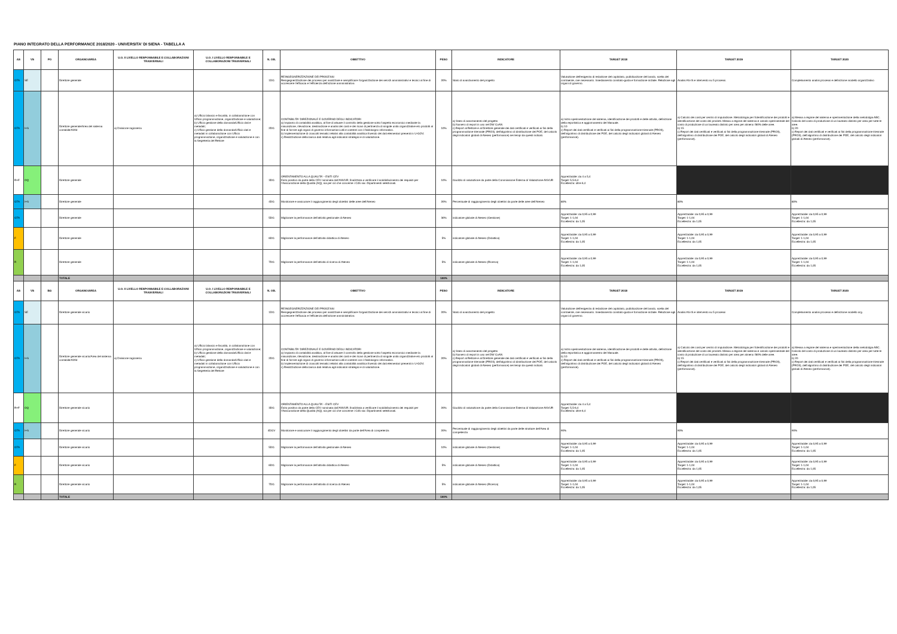PIANO INTEGRATO DELLA PERFORMANCE 2018/2020 - UNIVERSITA' DI SIENA - TABELLA A
| AS | VS | PO | ORGANO/AREA | U.O. II LIVELLO RESPONSABILE E COLLABORAZIONI TRASVERSALI | U.O. I LIVELLO RESPONSABILE E COLLABORAZIONI TRASVERSALI | N. OB. | OBIETTIVO | PESO | INDICATORE | TARGET 2018 | TARGET 2019 | TARGET 2020 |
| --- | --- | --- | --- | --- | --- | --- | --- | --- | --- | --- | --- | --- |
| GTA | SE | | Direttore generale | | | 1DG | REINGEGNERIZZAZIONE DEI PROCESSI Reingegnerizzazione dei processi per analizzare e semplificare l'organizzazione dei servizi amministrativi e tecnici al fine di accrescere l'efficacia e l'efficienza dell'azione amministrativa | 20% | Stato di avanzamento del progetto | Valutazione dell'esigenza di redazione del capitolato, pubblicazione del bando, scelta del contraente, ove necessario. Insediamento comitato-guida e formazione iniziale. Relazione agli organi di governo. | Analisi AS-IS e intervento su 5 processi. | Completamento analisi processi e definizione modello organizzativo |
| GTA | I+S | | Direttore generale/Area del sistema contabile/AOSI | a) Divisione ragioneria | a) Ufficio bilancio e fiscalità, in collaborazione con Ufficio programmazione, organizzazione e valutazione; b) Ufficio gestione della domanda/Ufficio dati e metadati; c) Ufficio gestione della domanda/Ufficio dati e metadati in collaborazione con Ufficio programmazione, organizzazione e valutazione e con la Segreteria del Rettore | 2DG | CONTABILITA' DIREZIONALE E GOVERNO DEGLI INDICATORI a) Impianto di contabilità analitica, al fine di attuare il controllo della gestione sotto l'aspetto economico mediante la misurazione, rilevazione, destinazione e analisi dei costi e dei ricavi di pertinenza di singole unità organizzative e/o prodotti al fine di fornire agli organi di governo informazioni utili e coerenti con il fabbisogno informativo. b) Implementazione di cruscotti tematici relativi alla contabilità analitica fruendo dei dati elementari presenti in U-GOV; c) Realizzazione della banca dati relativa agli indicatori strategici e di valutazione. | 10% | a) Stato di avanzamento del progetto b) Numero di report in uso nel DW CoAN c) Report al Rettore e al Direttore generale dei dati certificati e verificati ai fini della programmazione triennale (PRO3), dell'algoritmo di distribuzione dei POE, del calcolo degli indicatori globali di Ateneo (performance) nei tempi da questi indicati. | a) Inizio sperimentazione del sistema, identificazione dei prodotti e delle attività, definizione della reportistica e aggiornamento del Manuale. b) 10 c) Report dei dati certificati e verificati ai fini della programmazione triennale (PRO3), dell'algoritmo di distribuzione dei POE, del calcolo degli indicatori globali di Ateneo (performance). | a) Calcolo dei costi per centro di imputazione. Metodologia per l'identificazione dei prodotti e identificazione del costo dei prodotti. Messa a regime del sistema e calcolo sperimentale del costo di produzione di un laureato distinto per area per almeno l'80% delle aree. b) 15 c) Report dei dati certificati e verificati ai fini della programmazione triennale (PRO3), dell'algoritmo di distribuzione dei POE, del calcolo degli indicatori globali di Ateneo (performance). | a) Messa a regime del sistema e sperimentazione della metodolgia ABC. Calcolo del costo di produzione di un laureato distinto per area per tutte le aree. b) 20 c) Report dei dati certificati e verificati ai fini della programmazione triennale (PRO3), dell'algoritmo di distribuzione dei POE, del calcolo degli indicatori globali di Ateneo (performance). |
| R+F | OQ | | Direttore generale | | | 3DG | ORIENTAMENTO ALLA QUALITA' - ESITI CEV Esito positivo da parte della CEV nominata dall'ANVUR, finalizzata a verificare il soddisfacimento dei requisiti per l'Assicurazione della Qualità (AQ), sia per ciò che concerne i CdS sia i Dipartimenti selezionati. | 10% | Giudizio di valutazione da parte della Commissione Esterna di Valutazione ANVUR | Apprezzabile: da 4 a 5,4 Target: 5,5-6,4 Eccellenza: oltre 6,4 | | |
| GTA | I+S | | Direttore generale | | | 4DG | Monitorare e assicurare il raggiungimento degli obiettivi delle aree dell'Ateneo | 20% | Percentuale di raggiungimento degli obiettivi da parte delle aree dell'Ateneo | 80% | 80% | 80% |
| GTA | | | Direttore generale | | | 5DG | Migliorare la performance dell'attività gestionale di Ateneo | 30% | indicatore globale di Ateneo (Gestione) | Apprezzabile: da 0,95 a 0,99 Target: 1-1,04 Eccellenza: da 1,05 | Apprezzabile: da 0,95 a 0,99 Target: 1-1,04 Eccellenza: da 1,05 | Apprezzabile: da 0,95 a 0,99 Target: 1-1,04 Eccellenza: da 1,05 |
| F | | | Direttore generale | | | 6DG | Migliorare la performance dell'attività didattica di Ateneo | 5% | indicatore globale di Ateneo (Didattica) | Apprezzabile: da 0,95 a 0,99 Target: 1-1,04 Eccellenza: da 1,05 | Apprezzabile: da 0,95 a 0,99 Target: 1-1,04 Eccellenza: da 1,05 | Apprezzabile: da 0,95 a 0,99 Target: 1-1,04 Eccellenza: da 1,05 |
| R | | | Direttore generale | | | 7DG | Migliorare la performance dell'attività di ricerca di Ateneo | 5% | indicatore globale di Ateneo (Ricerca) | Apprezzabile: da 0,95 a 0,99 Target: 1-1,04 Eccellenza: da 1,05 | Apprezzabile: da 0,95 a 0,99 Target: 1-1,04 Eccellenza: da 1,05 | Apprezzabile: da 0,95 a 0,99 Target: 1-1,04 Eccellenza: da 1,05 |
| | | | TOTALE | | | | | 100% | | | | |
| AS | VS | BG | ORGANO/AREA | U.O. II LIVELLO RESPONSABILE E COLLABORAZIONI TRASVERSALI | U.O. I LIVELLO RESPONSABILE E COLLABORAZIONI TRASVERSALI | N. OB. | OBIETTIVO | PESO | INDICATORE | TARGET 2018 | TARGET 2019 | TARGET 2020 |
| GTA | SE | | Direttore generale vicario | | | 1DG | REINGEGNERIZZAZIONE DEI PROCESSI Reingegnerizzazione dei processi per analizzare e semplificare l'organizzazione dei servizi amministrativi e tecnici al fine di accrescere l'efficacia e l'efficienza dell'azione amministrativa | 20% | Stato di avanzamento del progetto | Valutazione dell'esigenza di redazione del capitolato, pubblicazione del bando, scelta del contraente, ove necessario. Insediamento comitato-guida e formazione iniziale. Relazione agli organi di governo. | Analisi AS-IS e intervento su 5 processi | Completamento analisi processi e definizione modello org. |
| GTA | I+S | | Direttore generale vicario/Area del sistema contabile/AOSI | a) Divisione ragioneria | a) Ufficio bilancio e fiscalità, in collaborazione con Ufficio programmazione, organizzazione e valutazione; b) Ufficio gestione della domanda/Ufficio dati e metadati; c) Ufficio gestione della domanda/Ufficio dati e metadati in collaborazione con Ufficio programmazione, organizzazione e valutazione e con la Segreteria del Rettore | 2DG | CONTABILITA' DIREZIONALE E GOVERNO DEGLI INDICATORI a) Impianto di contabilità analitica, al fine di attuare il controllo della gestione sotto l'aspetto economico mediante la misurazione, rilevazione, destinazione e analisi dei costi e dei ricavi di pertinenza di singole unità organizzative e/o prodotti al fine di fornire agli organi di governo informazioni utili e coerenti con il fabbisogno informativo. b) Implementazione di cruscotti tematici relativi alla contabilità analitica fruendo dei dati elementari presenti in U-GOV; c) Realizzazione della banca dati relativa agli indicatori strategici e di valutazione. | 20% | a) Stato di avanzamento del progetto b) Numero di report in uso nel DW CoAN c) Report al Rettore e al Direttore generale dei dati certificati e verificati ai fini della programmazione triennale (PRO3), dell'algoritmo di distribuzione dei POE, del calcolo degli indicatori globali di Ateneo (performance) nei tempi da questi indicati. | a) Inizio sperimentazione del sistema, identificazione dei prodotti e delle attività, definizione della reportistica e aggiornamento del Manuale. b) 10 c) Report dei dati certificati e verificati ai fini della programmazione triennale (PRO3), dell'algoritmo di distribuzione dei POE, del calcolo degli indicatori globali di Ateneo (performance). | a) Calcolo dei costi per centro di imputazione. Metodologia per l'identificazione dei prodotti e identificazione del costo dei prodotti. Messa a regime del sistema e calcolo sperimentale del costo di produzione di un laureato distinto per area per almeno l'80% delle aree. b) 15 c) Report dei dati certificati e verificati ai fini della programmazione triennale (PRO3), dell'algoritmo di distribuzione dei POE, del calcolo degli indicatori globali di Ateneo (performance). | a) Messa a regime del sistema e sperimentazione della metodolgia ABC. Calcolo del costo di produzione di un laureato distinto per area per tutte le aree. b) 20 c) Report dei dati certificati e verificati ai fini della programmazione triennale (PRO3), dell'algoritmo di distribuzione dei POE, del calcolo degli indicatori globali di Ateneo (performance). |
| R+F | OQ | | Direttore generale vicario | | | 3DG | ORIENTAMENTO ALLA QUALITA' - ESITI CEV Esito positivo da parte della CEV nominata dall'ANVUR, finalizzata a verificare il soddisfacimento dei requisiti per l'Assicurazione della Qualità (AQ), sia per ciò che concerne i CdS sia i Dipartimenti selezionati. | 20% | Giudizio di valutazione da parte della Commissione Esterna di Valutazione ANVUR | Apprezzabile: da 4 a 5,4 Target: 5,5-6,4 Eccellenza: oltre 6,4 | | |
| GTA | I+S | | Direttore generale vicario | | | 4DGV | Monitorare e assicurare il raggiungimento degli obiettivi da parte dell'Area di competenza | 20% | Percentuale di raggiungimento degli obiettivi da parte delle strutture dell'Area di competenza | 90% | 90% | 90% |
| GTA | | | Direttore generale vicario | | | 5DG | Migliorare la performance dell'attività gestionale di Ateneo | 10% | indicatore globale di Ateneo (Gestione) | Apprezzabile: da 0,95 a 0,99 Target: 1-1,04 Eccellenza: da 1,05 | Apprezzabile: da 0,95 a 0,99 Target: 1-1,04 Eccellenza: da 1,05 | Apprezzabile: da 0,95 a 0,99 Target: 1-1,04 Eccellenza: da 1,05 |
| F | | | Direttore generale vicario | | | 6DG | Migliorare la performance dell'attività didattica di Ateneo | 5% | indicatore globale di Ateneo (Didattica) | Apprezzabile: da 0,95 a 0,99 Target: 1-1,04 Eccellenza: da 1,05 | Apprezzabile: da 0,95 a 0,99 Target: 1-1,04 Eccellenza: da 1,05 | Apprezzabile: da 0,95 a 0,99 Target: 1-1,04 Eccellenza: da 1,05 |
| R | | | Direttore generale vicario | | | 7DG | Migliorare la performance dell'attività di ricerca di Ateneo | 5% | indicatore globale di Ateneo (Ricerca) | Apprezzabile: da 0,95 a 0,99 Target: 1-1,04 Eccellenza: da 1,05 | Apprezzabile: da 0,95 a 0,99 Target: 1-1,04 Eccellenza: da 1,05 | Apprezzabile: da 0,95 a 0,99 Target: 1-1,04 Eccellenza: da 1,05 |
| | | | TOTALE | | | | | 100% | | | | |